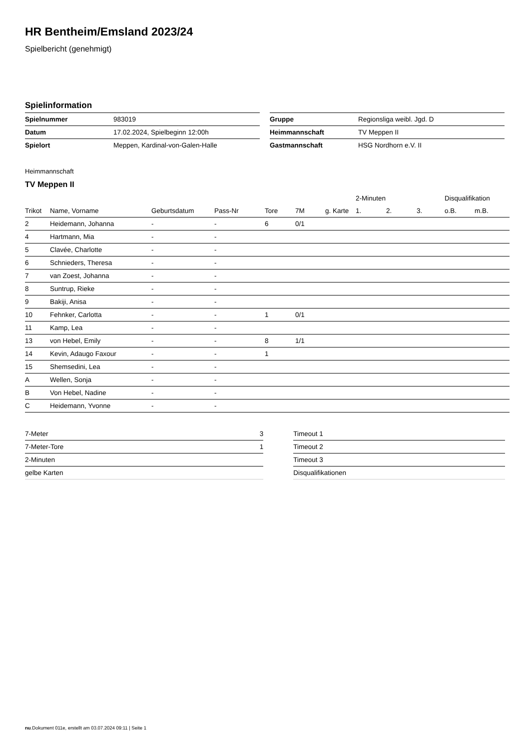HR Bentheim/Emsland 2023/24
Spielbericht (genehmigt)
Spielinformation
| Spielnummer | 983019 |
| Datum | 17.02.2024, Spielbeginn 12:00h |
| Spielort | Meppen, Kardinal-von-Galen-Halle |
| Gruppe | Regionsliga weibl. Jgd. D |
| Heimmannschaft | TV Meppen II |
| Gastmannschaft | HSG Nordhorn e.V. II |
Heimmannschaft
TV Meppen II
| | | | | | | | 2-Minuten | | | Disqualifikation | |
| --- | --- | --- | --- | --- | --- | --- | --- | --- | --- | --- | --- |
| Trikot | Name, Vorname | Geburtsdatum | Pass-Nr | Tore | 7M | g. Karte | 1. | 2. | 3. | o.B. | m.B. |
| 2 | Heidemann, Johanna | - | - | 6 | 0/1 | | | | | | |
| 4 | Hartmann, Mia | - | - | | | | | | | | |
| 5 | Clavée, Charlotte | - | - | | | | | | | | |
| 6 | Schnieders, Theresa | - | - | | | | | | | | |
| 7 | van Zoest, Johanna | - | - | | | | | | | | |
| 8 | Suntrup, Rieke | - | - | | | | | | | | |
| 9 | Bakiji, Anisa | - | - | | | | | | | | |
| 10 | Fehnker, Carlotta | - | - | 1 | 0/1 | | | | | | |
| 11 | Kamp, Lea | - | - | | | | | | | | |
| 13 | von Hebel, Emily | - | - | 8 | 1/1 | | | | | | |
| 14 | Kevin, Adaugo Faxour | - | - | 1 | | | | | | | |
| 15 | Shemsedini, Lea | - | - | | | | | | | | |
| A | Wellen, Sonja | - | - | | | | | | | | |
| B | Von Hebel, Nadine | - | - | | | | | | | | |
| C | Heidemann, Yvonne | - | - | | | | | | | | |
| 7-Meter | 3 |
| 7-Meter-Tore | 1 |
| 2-Minuten | |
| gelbe Karten | |
| Timeout 1 |
| Timeout 2 |
| Timeout 3 |
| Disqualifikationen |
nu.Dokument 011e, erstellt am 03.07.2024 09:11 | Seite 1